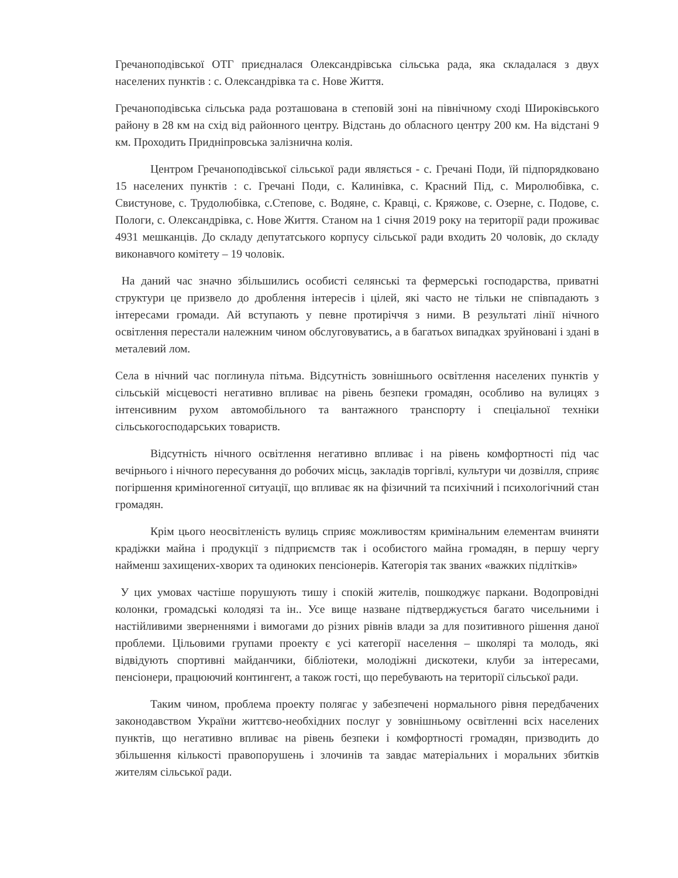Гречаноподівської ОТГ приєдналася Олександрівська сільська рада, яка складалася з двух населених пунктів : с. Олександрівка та с. Нове Життя.
Гречаноподівська сільська рада розташована в степовій зоні на північному сході Широківського району в 28 км на схід від районного центру. Відстань до обласного центру 200 км. На відстані 9 км. Проходить Придніпровська залізнична колія.
Центром Гречаноподівської сільської ради являється - с. Гречані Поди, їй підпорядковано 15 населених пунктів : с. Гречані Поди, с. Калинівка, с. Красний Під, с. Миролюбівка, с. Свистунове, с. Трудолюбівка, с.Степове, с. Водяне, с. Кравці, с. Кряжове, с. Озерне, с. Подове, с. Пологи, с. Олександрівка, с. Нове Життя. Станом на 1 січня 2019 року на території ради проживає 4931 мешканців. До складу депутатського корпусу сільської ради входить 20 чоловік, до складу виконавчого комітету – 19 чоловік.
На даний час значно збільшились особисті селянські та фермерські господарства, приватні структури це призвело до дроблення інтересів і цілей, які часто не тільки не співпадають з інтересами громади. Ай вступають у певне протиріччя з ними. В результаті лінії нічного освітлення перестали належним чином обслуговуватись, а в багатьох випадках зруйновані і здані в металевий лом.
Села в нічний час поглинула пітьма. Відсутність зовнішнього освітлення населених пунктів у сільській місцевості негативно впливає на рівень безпеки громадян, особливо на вулицях з інтенсивним рухом автомобільного та вантажного транспорту і спеціальної техніки сільськогосподарських товариств.
Відсутність нічного освітлення негативно впливає і на рівень комфортності під час вечірнього і нічного пересування до робочих місць, закладів торгівлі, культури чи дозвілля, сприяє погіршення криміногенної ситуації, що впливає як на фізичний та психічний і психологічний стан громадян.
Крім цього неосвітленість вулиць сприяє можливостям кримінальним елементам вчиняти крадіжки майна і продукції з підприємств так і особистого майна громадян, в першу чергу найменш захищених-хворих та одиноких пенсіонерів. Категорія так званих «важких підлітків»
У цих умовах частіше порушують тишу і спокій жителів, пошкоджує паркани. Водопровідні колонки, громадські колодязі та ін.. Усе вище назване підтверджується багато чисельними і настійливими зверненнями і вимогами до різних рівнів влади за для позитивного рішення даної проблеми. Цільовими групами проекту є усі категорії населення – школярі та молодь, які відвідують спортивні майданчики, бібліотеки, молодіжні дискотеки, клуби за інтересами, пенсіонери, працюючий контингент, а також гості, що перебувають на території сільської ради.
Таким чином, проблема проекту полягає у забезпечені нормального рівня передбачених законодавством України життєво-необхідних послуг у зовнішньому освітленні всіх населених пунктів, що негативно впливає на рівень безпеки і комфортності громадян, призводить до збільшення кількості правопорушень і злочинів та завдає матеріальних і моральних збитків жителям сільської ради.